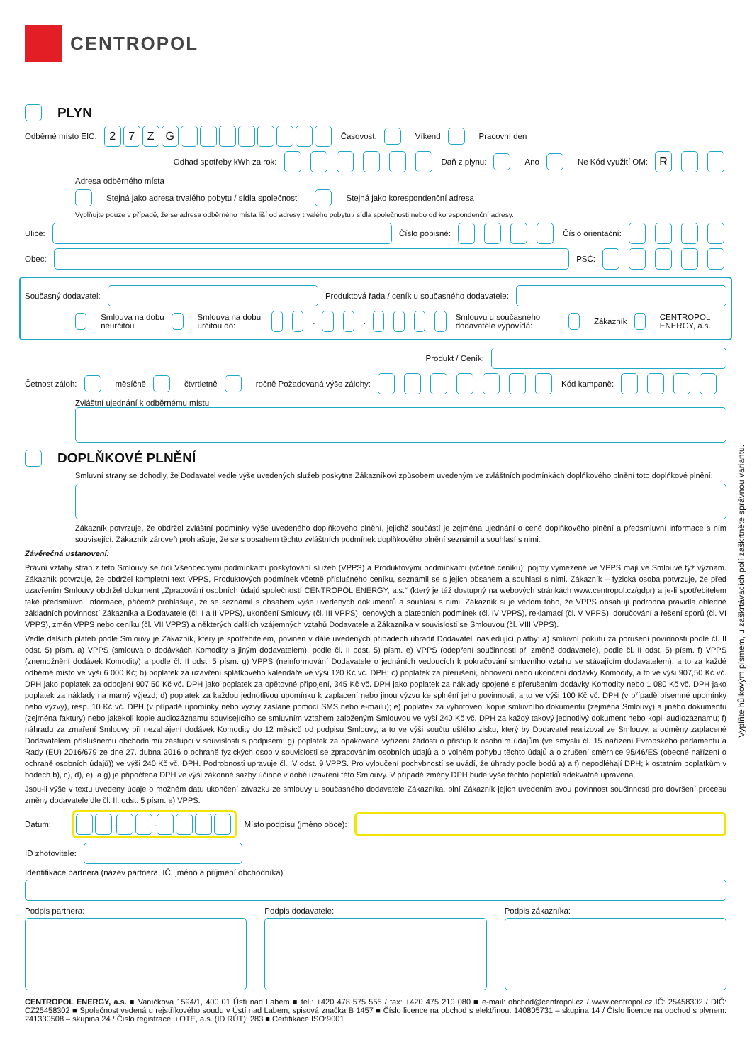CENTROPOL
PLYN
Odběrné místo EIC: 27 ZG Časovost: Víkend Pracovní den
Odhad spotřeby kWh za rok: Daň z plynu: Ano Ne Kód využití OM: R
Adresa odběrného místa
Stejná jako adresa trvalého pobytu / sídla společnosti Stejná jako korespondenční adresa
Vyplňujte pouze v případě, že se adresa odběrného místa liší od adresy trvalého pobytu / sídla společnosti nebo od korespondenční adresy.
Ulice:
Číslo popisné: Číslo orientační:
Obec:
PSČ:
Současný dodavatel:
Produktová řada / ceník u současného dodavatele:
Smlouva na dobu neurčitou Smlouva na dobu určitou do: . . Smlouvu u současného dodavatele vypovídá: Zákazník CENTROPOL ENERGY, a.s.
Produkt / Ceník:
Četnost záloh: měsíčně čtvrtletně ročně Požadovaná výše zálohy: Kód kampaně:
Zvláštní ujednání k odběrnému místu
DOPLŇKOVÉ PLNĚNÍ
Smluvní strany se dohodly, že Dodavatel vedle výše uvedených služeb poskytne Zákazníkovi způsobem uvedeným ve zvláštních podmínkách doplňkového plnění toto doplňkové plnění:
Zákazník potvrzuje, že obdržel zvláštní podmínky výše uvedeného doplňkového plnění, jejichž součástí je zejména ujednání o ceně doplňkového plnění a předsmluvní informace s ním související. Zákazník zároveň prohlašuje, že se s obsahem těchto zvláštních podmínek doplňkového plnění seznámil a souhlasí s nimi.
Závěrečná ustanovení:
Právní vztahy stran z této Smlouvy se řídí Všeobecnými podmínkami poskytování služeb (VPPS) a Produktovými podmínkami (včetně ceníku); pojmy vymezené ve VPPS mají ve Smlouvě týž význam. Zákazník potvrzuje, že obdržel kompletní text VPPS, Produktových podmínek včetně příslušného ceníku, seznámil se s jejich obsahem a souhlasí s nimi. Zákazník – fyzická osoba potvrzuje, že před uzavřením Smlouvy obdržel dokument „Zpracování osobních údajů společností CENTROPOL ENERGY, a.s.“ (který je též dostupný na webových stránkách www.centropol.cz/gdpr) a je-li spotřebitelem také předsmluvní informace, přičemž prohlašuje, že se seznámil s obsahem výše uvedených dokumentů a souhlasí s nimi. Zákazník si je vědom toho, že VPPS obsahují podrobná pravidla ohledně základních povinností Zákazníka a Dodavatele (čl. I a II VPPS), ukončení Smlouvy (čl. III VPPS), cenových a platebních podmínek (čl. IV VPPS), reklamací (čl. V VPPS), doručování a řešení sporů (čl. VI VPPS), změn VPPS nebo ceníku (čl. VII VPPS) a některých dalších vzájemných vztahů Dodavatele a Zákazníka v souvislosti se Smlouvou (čl. VIII VPPS).
Vedle dalších plateb podle Smlouvy je Zákazník, který je spotřebitelem, povinen v dále uvedených případech uhradit Dodavateli následující platby: a) smluvní pokutu za porušení povinnosti podle čl. II odst. 5) písm. a) VPPS (smlouva o dodávkách Komodity s jiným dodavatelem), podle čl. II odst. 5) písm. e) VPPS (odepření součinnosti při změně dodavatele), podle čl. II odst. 5) písm. f) VPPS (znemožnění dodávek Komodity) a podle čl. II odst. 5 písm. g) VPPS (neinformování Dodavatele o jednáních vedoucích k pokračování smluvního vztahu se stávajícím dodavatelem), a to za každé odběrné místo ve výši 6 000 Kč; b) poplatek za uzavření splátkového kalendáře ve výši 120 Kč vč. DPH; c) poplatek za přerušení, obnovení nebo ukončení dodávky Komodity, a to ve výši 907,50 Kč vč. DPH jako poplatek za odpojení 907,50 Kč vč. DPH jako poplatek za opětovné připojení, 345 Kč vč. DPH jako poplatek za náklady spojené s přerušením dodávky Komodity nebo 1 080 Kč vč. DPH jako poplatek za náklady na marný výjezd; d) poplatek za každou jednotlivou upomínku k zaplacení nebo jinou výzvu ke splnění jeho povinnosti, a to ve výši 100 Kč vč. DPH (v případě písemné upomínky nebo výzvy), resp. 10 Kč vč. DPH (v případě upomínky nebo výzvy zaslané pomocí SMS nebo e-mailu); e) poplatek za vyhotovení kopie smluvního dokumentu (zejména Smlouvy) a jiného dokumentu (zejména faktury) nebo jakékoli kopie audiozáznamu souvisejícího se smluvním vztahem založeným Smlouvou ve výši 240 Kč vč. DPH za každý takový jednotlivý dokument nebo kopii audiozáznamu; f) náhradu za zmaření Smlouvy při nezahájení dodávek Komodity do 12 měsíců od podpisu Smlouvy, a to ve výši součtu ušlého zisku, který by Dodavatel realizoval ze Smlouvy, a odměny zaplacené Dodavatelem příslušnému obchodnímu zástupci v souvislosti s podpisem; g) poplatek za opakované vyřízení žádosti o přístup k osobním údajům (ve smyslu čl. 15 nařízení Evropského parlamentu a Rady (EU) 2016/679 ze dne 27. dubna 2016 o ochraně fyzických osob v souvislosti se zpracováním osobních údajů a o volném pohybu těchto údajů a o zrušení směrnice 95/46/ES (obecné nařízení o ochraně osobních údajů)) ve výši 240 Kč vč. DPH. Podrobnosti upravuje čl. IV odst. 9 VPPS. Pro vyloučení pochybností se uvádí, že úhrady podle bodů a) a f) nepodléhají DPH; k ostatním poplatkům v bodech b), c), d), e), a g) je připočtena DPH ve výši zákonné sazby účinné v době uzavření této Smlouvy. V případě změny DPH bude výše těchto poplatků adekvátně upravena.
Jsou-li výše v textu uvedeny údaje o možném datu ukončení závazku ze smlouvy u současného dodavatele Zákazníka, plní Zákazník jejich uvedením svou povinnost součinnosti pro dovršení procesu změny dodavatele dle čl. II. odst. 5 písm. e) VPPS.
Datum: . . Místo podpisu (jméno obce):
ID zhotovitele:
Identifikace partnera (název partnera, IČ, jméno a příjmení obchodníka)
Podpis partnera: Podpis dodavatele: Podpis zákazníka:
CENTROPOL ENERGY, a.s. ■ Vaníčkova 1594/1, 400 01 Ústí nad Labem ■ tel.: +420 478 575 555 / fax: +420 475 210 080 ■ e-mail: obchod@centropol.cz / www.centropol.cz IČ: 25458302 / DIČ: CZ25458302 ■ Společnost vedená u rejstříkového soudu v Ústí nad Labem, spisová značka B 1457 ■ Číslo licence na obchod s elektřinou: 140805731 – skupina 14 / Číslo licence na obchod s plynem: 241330508 – skupina 24 / Číslo registrace u OTE, a.s. (ID RÚT): 283 ■ Certifikace ISO:9001
Vyplňte hůlkovým písmem, u zaškrtávacích polí zaškrtněte správnou variantu.